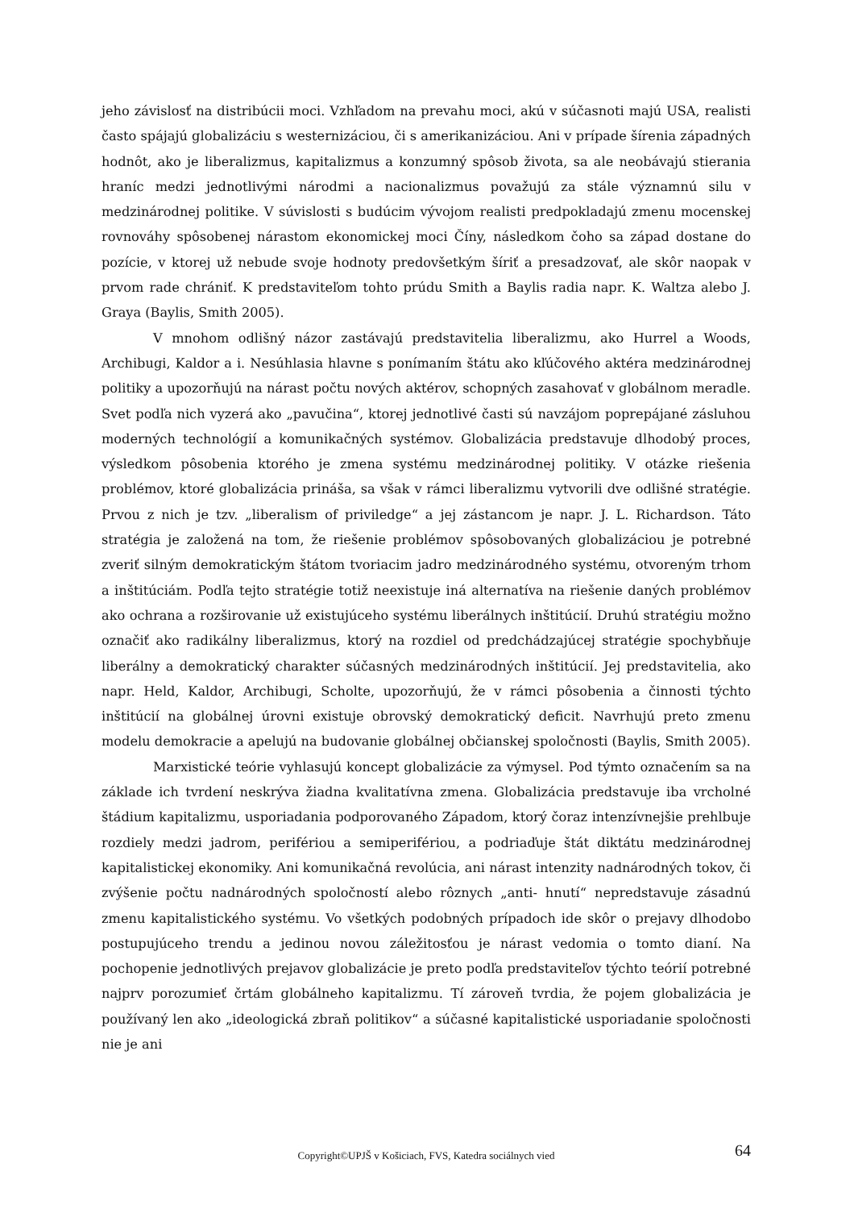jeho závislosť na distribúcii moci. Vzhľadom na prevahu moci, akú v súčasnoti majú USA, realisti často spájajú globalizáciu s westernizáciou, či s amerikanizáciou. Ani v prípade šírenia západných hodnôt, ako je liberalizmus, kapitalizmus a konzumný spôsob života, sa ale neobávajú stierania hraníc medzi jednotlivými národmi a nacionalizmus považujú za stále významnú silu v medzinárodnej politike. V súvislosti s budúcim vývojom realisti predpokladajú zmenu mocenskej rovnováhy spôsobenej nárastom ekonomickej moci Číny, následkom čoho sa západ dostane do pozície, v ktorej už nebude svoje hodnoty predovšetkým šíriť a presadzovať, ale skôr naopak v prvom rade chrániť. K predstaviteľom tohto prúdu Smith a Baylis radia napr. K. Waltza alebo J. Graya (Baylis, Smith 2005).
V mnohom odlišný názor zastávajú predstavitelia liberalizmu, ako Hurrel a Woods, Archibugi, Kaldor a i. Nesúhlasia hlavne s ponímaním štátu ako kľúčového aktéra medzinárodnej politiky a upozorňujú na nárast počtu nových aktérov, schopných zasahovať v globálnom meradle. Svet podľa nich vyzerá ako „pavučina“, ktorej jednotlivé časti sú navzájom poprepájané zásluhou moderných technológií a komunikačných systémov. Globalizácia predstavuje dlhodobý proces, výsledkom pôsobenia ktorého je zmena systému medzinárodnej politiky. V otázke riešenia problémov, ktoré globalizácia prináša, sa však v rámci liberalizmu vytvorili dve odlišné stratégie. Prvou z nich je tzv. „liberalism of priviledge“ a jej zástancom je napr. J. L. Richardson. Táto stratégia je založená na tom, že riešenie problémov spôsobovaných globalizáciou je potrebné zveriť silným demokratickým štátom tvoriacim jadro medzinárodného systému, otvoreným trhom a inštitúciám. Podľa tejto stratégie totiž neexistuje iná alternatíva na riešenie daných problémov ako ochrana a rozširovanie už existujúceho systému liberálnych inštitúcií. Druhú stratégiu možno označiť ako radikálny liberalizmus, ktorý na rozdiel od predchádzajúcej stratégie spochybňuje liberálny a demokratický charakter súčasných medzinárodných inštitúcií. Jej predstavitelia, ako napr. Held, Kaldor, Archibugi, Scholte, upozorňujú, že v rámci pôsobenia a činnosti týchto inštitúcií na globálnej úrovni existuje obrovský demokratický deficit. Navrhujú preto zmenu modelu demokracie a apelujú na budovanie globálnej občianskej spoločnosti (Baylis, Smith 2005).
Marxistické teórie vyhlasujú koncept globalizácie za výmysel. Pod týmto označením sa na základe ich tvrdení neskrýva žiadna kvalitatívna zmena. Globalizácia predstavuje iba vrcholné štádium kapitalizmu, usporiadania podporovaného Západom, ktorý čoraz intenzívnejšie prehlbuje rozdiely medzi jadrom, perifériou a semiperifériou, a podriaďuje štát diktátu medzinárodnej kapitalistickej ekonomiky. Ani komunikačná revolúcia, ani nárast intenzity nadnárodných tokov, či zvýšenie počtu nadnárodných spoločností alebo rôznych „anti- hnutí“ nepredstavuje zásadnú zmenu kapitalistického systému. Vo všetkých podobných prípadoch ide skôr o prejavy dlhodobo postupujúceho trendu a jedinou novou záležitosťou je nárast vedomia o tomto dianí. Na pochopenie jednotlivých prejavov globalizácie je preto podľa predstaviteľov týchto teórií potrebné najprv porozumieť črtám globálneho kapitalizmu. Tí zároveň tvrdia, že pojem globalizácia je používaný len ako „ideologická zbraň politikov“ a súčasné kapitalistické usporiadanie spoločnosti nie je ani
Copyright©UPJŠ v Košiciach, FVS, Katedra sociálnych vied 64